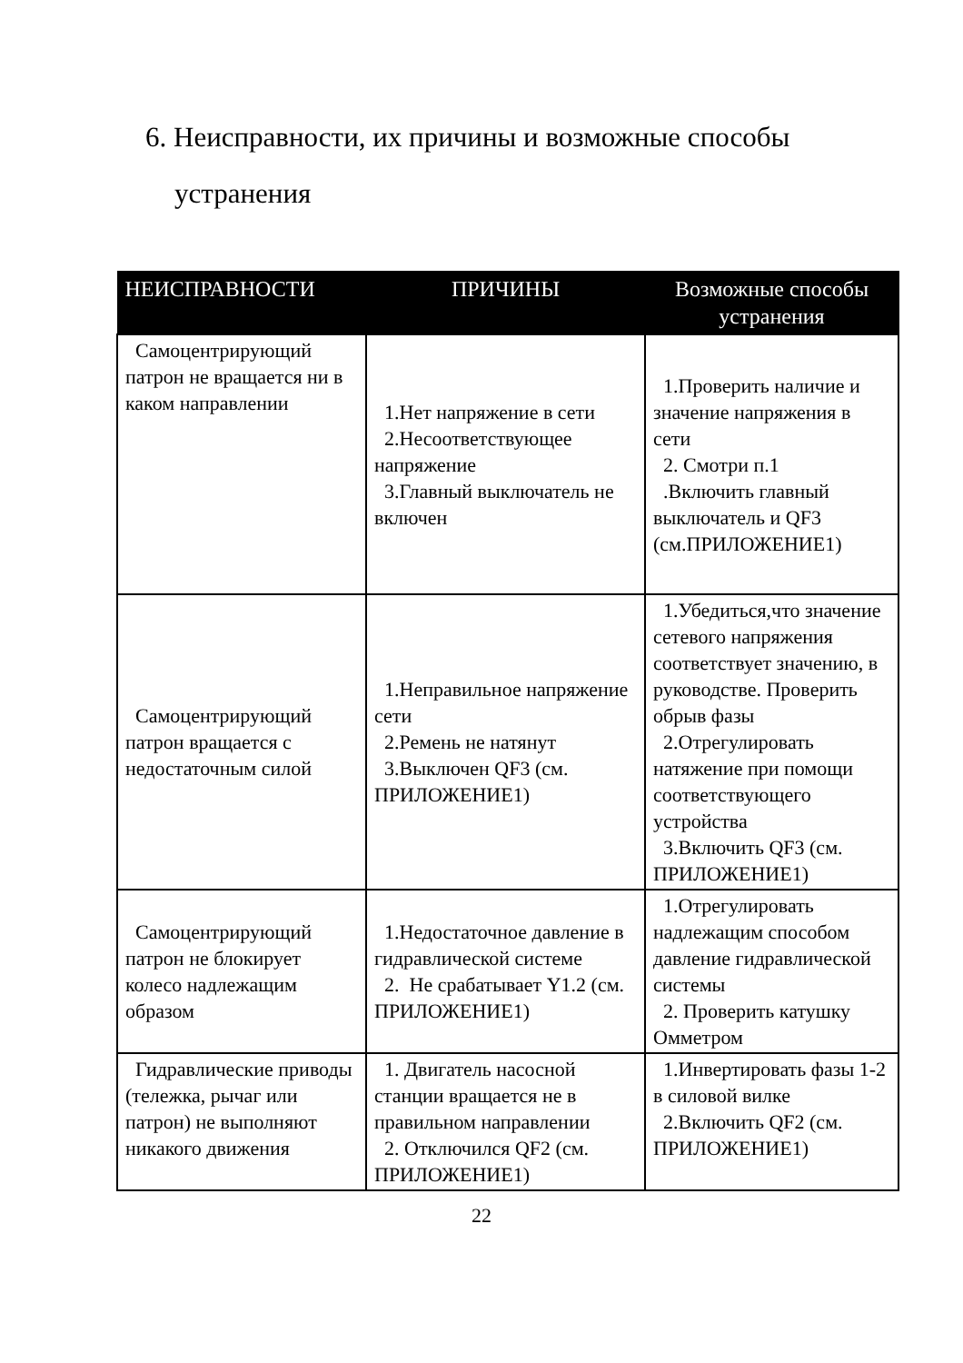6. Неисправности, их причины и возможные способы
устранения
| НЕИСПРАВНОСТИ | ПРИЧИНЫ | Возможные способы устранения |
| --- | --- | --- |
| Самоцентрирующий патрон не вращается ни в каком направлении | 1.Нет напряжение в сети 2.Несоответствующее напряжение 3.Главный выключатель не включен | 1.Проверить наличие и значение напряжения в сети 2. Смотри п.1 .Включить главный выключатель и QF3 (см.ПРИЛОЖЕНИЕ1) |
| Самоцентрирующий патрон вращается с недостаточным силой | 1.Неправильное напряжение сети 2.Ремень не натянут 3.Выключен QF3 (см. ПРИЛОЖЕНИЕ1) | 1.Убедиться,что значение сетевого напряжения соответствует значению, в руководстве. Проверить обрыв фазы 2.Отрегулировать натяжение при помощи соответствующего устройства 3.Включить QF3 (см. ПРИЛОЖЕНИЕ1) |
| Самоцентрирующий патрон не блокирует колесо надлежащим образом | 1.Недостаточное давление в гидравлической системе 2. Не срабатывает Y1.2 (см. ПРИЛОЖЕНИЕ1) | 1.Отрегулировать надлежащим способом давление гидравлической системы 2. Проверить катушку Омметром |
| Гидравлические приводы (тележка, рычаг или патрон) не выполняют никакого движения | 1. Двигатель насосной станции вращается не в правильном направлении 2. Отключился QF2 (см. ПРИЛОЖЕНИЕ1) | 1.Инвертировать фазы 1-2 в силовой вилке 2.Включить QF2 (см. ПРИЛОЖЕНИЕ1) |
22